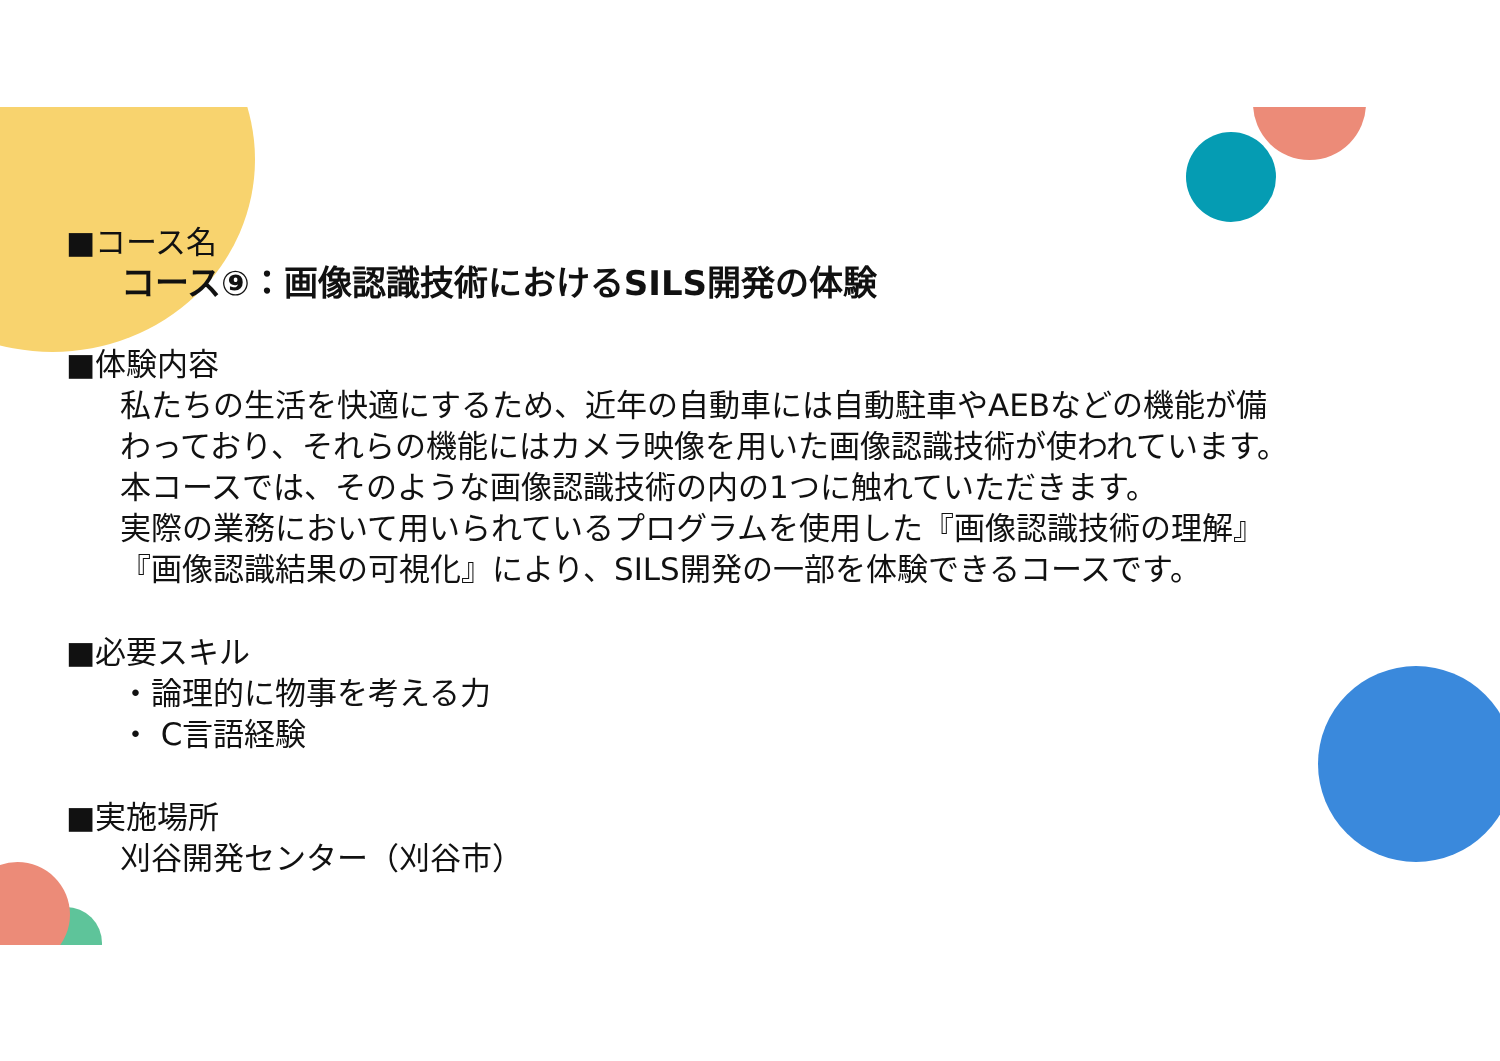■コース名
コース⑨：画像認識技術におけるSILS開発の体験
■体験内容
私たちの生活を快適にするため、近年の自動車には自動駐車やAEBなどの機能が備
わっており、それらの機能にはカメラ映像を用いた画像認識技術が使われています。
本コースでは、そのような画像認識技術の内の1つに触れていただきます。
実際の業務において用いられているプログラムを使用した『画像認識技術の理解』
『画像認識結果の可視化』により、SILS開発の一部を体験できるコースです。
■必要スキル
・論理的に物事を考える力
・ C言語経験
■実施場所
刈谷開発センター（刈谷市）